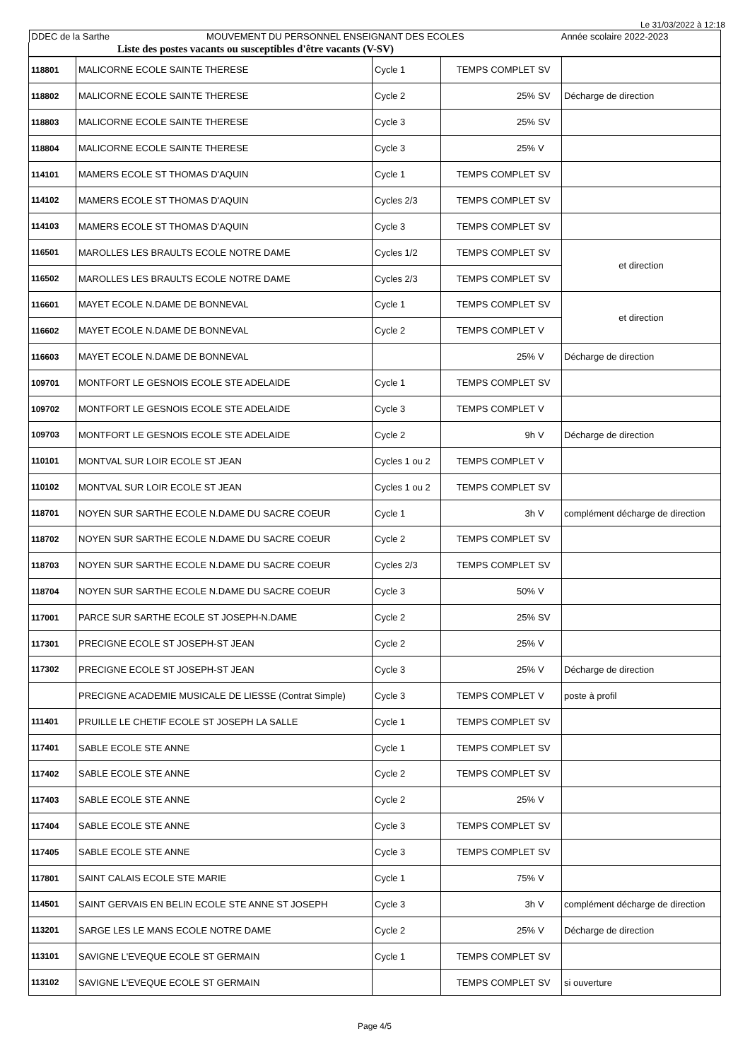Le 31/03/2022 à 12:18
| DDEC de la Sarthe MOUVEMENT DU PERSONNEL ENSEIGNANT DES ECOLES Année scolaire 2022-2023 |
| Liste des postes vacants ou susceptibles d'être vacants (V-SV) |
| 118801 | MALICORNE ECOLE SAINTE THERESE | Cycle 1 | TEMPS COMPLET | SV | |
| 118802 | MALICORNE ECOLE SAINTE THERESE | Cycle 2 | 25% | SV | Décharge de direction |
| 118803 | MALICORNE ECOLE SAINTE THERESE | Cycle 3 | 25% | SV | |
| 118804 | MALICORNE ECOLE SAINTE THERESE | Cycle 3 | 25% | V | |
| 114101 | MAMERS ECOLE ST THOMAS D'AQUIN | Cycle 1 | TEMPS COMPLET | SV | |
| 114102 | MAMERS ECOLE ST THOMAS D'AQUIN | Cycles 2/3 | TEMPS COMPLET | SV | |
| 114103 | MAMERS ECOLE ST THOMAS D'AQUIN | Cycle 3 | TEMPS COMPLET | SV | |
| 116501 | MAROLLES LES BRAULTS ECOLE NOTRE DAME | Cycles 1/2 | TEMPS COMPLET | SV | et direction |
| 116502 | MAROLLES LES BRAULTS ECOLE NOTRE DAME | Cycles 2/3 | TEMPS COMPLET | SV | |
| 116601 | MAYET ECOLE N.DAME DE BONNEVAL | Cycle 1 | TEMPS COMPLET | SV | et direction |
| 116602 | MAYET ECOLE N.DAME DE BONNEVAL | Cycle 2 | TEMPS COMPLET | V | |
| 116603 | MAYET ECOLE N.DAME DE BONNEVAL | | 25% | V | Décharge de direction |
| 109701 | MONTFORT LE GESNOIS ECOLE STE ADELAIDE | Cycle 1 | TEMPS COMPLET | SV | |
| 109702 | MONTFORT LE GESNOIS ECOLE STE ADELAIDE | Cycle 3 | TEMPS COMPLET | V | |
| 109703 | MONTFORT LE GESNOIS ECOLE STE ADELAIDE | Cycle 2 | 9h | V | Décharge de direction |
| 110101 | MONTVAL SUR LOIR ECOLE ST JEAN | Cycles 1 ou 2 | TEMPS COMPLET | V | |
| 110102 | MONTVAL SUR LOIR ECOLE ST JEAN | Cycles 1 ou 2 | TEMPS COMPLET | SV | |
| 118701 | NOYEN SUR SARTHE ECOLE N.DAME DU SACRE COEUR | Cycle 1 | 3h | V | complément décharge de direction |
| 118702 | NOYEN SUR SARTHE ECOLE N.DAME DU SACRE COEUR | Cycle 2 | TEMPS COMPLET | SV | |
| 118703 | NOYEN SUR SARTHE ECOLE N.DAME DU SACRE COEUR | Cycles 2/3 | TEMPS COMPLET | SV | |
| 118704 | NOYEN SUR SARTHE ECOLE N.DAME DU SACRE COEUR | Cycle 3 | 50% | V | |
| 117001 | PARCE SUR SARTHE ECOLE ST JOSEPH-N.DAME | Cycle 2 | 25% | SV | |
| 117301 | PRECIGNE ECOLE ST JOSEPH-ST JEAN | Cycle 2 | 25% | V | |
| 117302 | PRECIGNE ECOLE ST JOSEPH-ST JEAN | Cycle 3 | 25% | V | Décharge de direction |
| | PRECIGNE ACADEMIE MUSICALE DE LIESSE (Contrat Simple) | Cycle 3 | TEMPS COMPLET | V | poste à profil |
| 111401 | PRUILLE LE CHETIF ECOLE ST JOSEPH LA SALLE | Cycle 1 | TEMPS COMPLET | SV | |
| 117401 | SABLE ECOLE STE ANNE | Cycle 1 | TEMPS COMPLET | SV | |
| 117402 | SABLE ECOLE STE ANNE | Cycle 2 | TEMPS COMPLET | SV | |
| 117403 | SABLE ECOLE STE ANNE | Cycle 2 | 25% | V | |
| 117404 | SABLE ECOLE STE ANNE | Cycle 3 | TEMPS COMPLET | SV | |
| 117405 | SABLE ECOLE STE ANNE | Cycle 3 | TEMPS COMPLET | SV | |
| 117801 | SAINT CALAIS ECOLE STE MARIE | Cycle 1 | 75% | V | |
| 114501 | SAINT GERVAIS EN BELIN ECOLE STE ANNE ST JOSEPH | Cycle 3 | 3h | V | complément décharge de direction |
| 113201 | SARGE LES LE MANS ECOLE NOTRE DAME | Cycle 2 | 25% | V | Décharge de direction |
| 113101 | SAVIGNE L'EVEQUE ECOLE ST GERMAIN | Cycle 1 | TEMPS COMPLET | SV | |
| 113102 | SAVIGNE L'EVEQUE ECOLE ST GERMAIN | | TEMPS COMPLET | SV | si ouverture |
Page 4/5